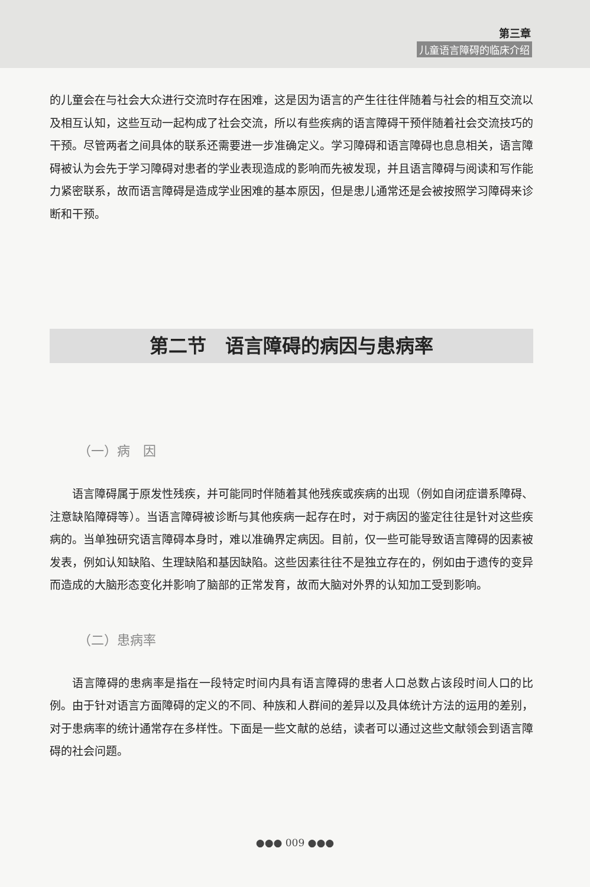第三章
儿童语言障碍的临床介绍
的儿童会在与社会大众进行交流时存在困难，这是因为语言的产生往往伴随着与社会的相互交流以及相互认知，这些互动一起构成了社会交流，所以有些疾病的语言障碍干预伴随着社会交流技巧的干预。尽管两者之间具体的联系还需要进一步准确定义。学习障碍和语言障碍也息息相关，语言障碍被认为会先于学习障碍对患者的学业表现造成的影响而先被发现，并且语言障碍与阅读和写作能力紧密联系，故而语言障碍是造成学业困难的基本原因，但是患儿通常还是会被按照学习障碍来诊断和干预。
第二节　语言障碍的病因与患病率
（一）病　因
语言障碍属于原发性残疾，并可能同时伴随着其他残疾或疾病的出现（例如自闭症谱系障碍、注意缺陷障碍等）。当语言障碍被诊断与其他疾病一起存在时，对于病因的鉴定往往是针对这些疾病的。当单独研究语言障碍本身时，难以准确界定病因。目前，仅一些可能导致语言障碍的因素被发表，例如认知缺陷、生理缺陷和基因缺陷。这些因素往往不是独立存在的，例如由于遗传的变异而造成的大脑形态变化并影响了脑部的正常发育，故而大脑对外界的认知加工受到影响。
（二）患病率
语言障碍的患病率是指在一段特定时间内具有语言障碍的患者人口总数占该段时间人口的比例。由于针对语言方面障碍的定义的不同、种族和人群间的差异以及具体统计方法的运用的差别，对于患病率的统计通常存在多样性。下面是一些文献的总结，读者可以通过这些文献领会到语言障碍的社会问题。
●●● 009 ●●●